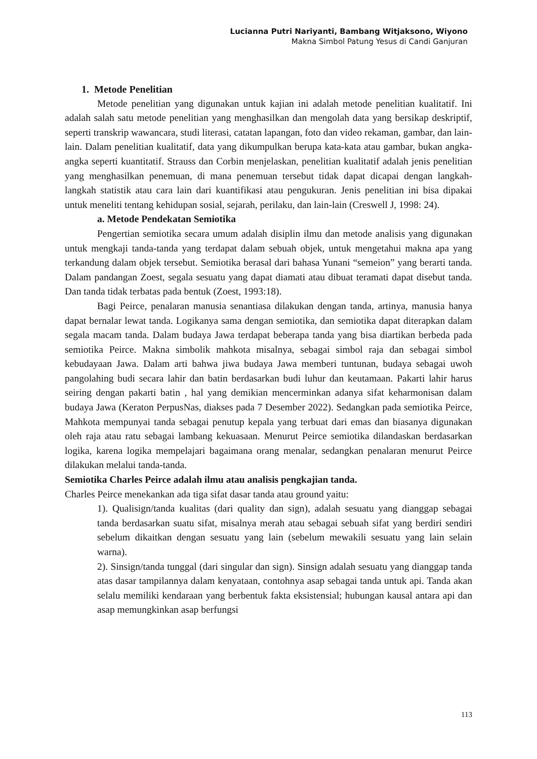Lucianna Putri Nariyanti, Bambang Witjaksono, Wiyono
Makna Simbol Patung Yesus di Candi Ganjuran
1. Metode Penelitian
Metode penelitian yang digunakan untuk kajian ini adalah metode penelitian kualitatif. Ini adalah salah satu metode penelitian yang menghasilkan dan mengolah data yang bersikap deskriptif, seperti transkrip wawancara, studi literasi, catatan lapangan, foto dan video rekaman, gambar, dan lain-lain. Dalam penelitian kualitatif, data yang dikumpulkan berupa kata-kata atau gambar, bukan angka-angka seperti kuantitatif. Strauss dan Corbin menjelaskan, penelitian kualitatif adalah jenis penelitian yang menghasilkan penemuan, di mana penemuan tersebut tidak dapat dicapai dengan langkah-langkah statistik atau cara lain dari kuantifikasi atau pengukuran. Jenis penelitian ini bisa dipakai untuk meneliti tentang kehidupan sosial, sejarah, perilaku, dan lain-lain (Creswell J, 1998: 24).
a. Metode Pendekatan Semiotika
Pengertian semiotika secara umum adalah disiplin ilmu dan metode analisis yang digunakan untuk mengkaji tanda-tanda yang terdapat dalam sebuah objek, untuk mengetahui makna apa yang terkandung dalam objek tersebut. Semiotika berasal dari bahasa Yunani “semeion” yang berarti tanda. Dalam pandangan Zoest, segala sesuatu yang dapat diamati atau dibuat teramati dapat disebut tanda. Dan tanda tidak terbatas pada bentuk (Zoest, 1993:18).
Bagi Peirce, penalaran manusia senantiasa dilakukan dengan tanda, artinya, manusia hanya dapat bernalar lewat tanda. Logikanya sama dengan semiotika, dan semiotika dapat diterapkan dalam segala macam tanda. Dalam budaya Jawa terdapat beberapa tanda yang bisa diartikan berbeda pada semiotika Peirce. Makna simbolik mahkota misalnya, sebagai simbol raja dan sebagai simbol kebudayaan Jawa. Dalam arti bahwa jiwa budaya Jawa memberi tuntunan, budaya sebagai uwoh pangolahing budi secara lahir dan batin berdasarkan budi luhur dan keutamaan. Pakarti lahir harus seiring dengan pakarti batin , hal yang demikian mencerminkan adanya sifat keharmonisan dalam budaya Jawa (Keraton PerpusNas, diakses pada 7 Desember 2022). Sedangkan pada semiotika Peirce, Mahkota mempunyai tanda sebagai penutup kepala yang terbuat dari emas dan biasanya digunakan oleh raja atau ratu sebagai lambang kekuasaan. Menurut Peirce semiotika dilandaskan berdasarkan logika, karena logika mempelajari bagaimana orang menalar, sedangkan penalaran menurut Peirce dilakukan melalui tanda-tanda.
Semiotika Charles Peirce adalah ilmu atau analisis pengkajian tanda.
Charles Peirce menekankan ada tiga sifat dasar tanda atau ground yaitu:
1). Qualisign/tanda kualitas (dari quality dan sign), adalah sesuatu yang dianggap sebagai tanda berdasarkan suatu sifat, misalnya merah atau sebagai sebuah sifat yang berdiri sendiri sebelum dikaitkan dengan sesuatu yang lain (sebelum mewakili sesuatu yang lain selain warna).
2). Sinsign/tanda tunggal (dari singular dan sign). Sinsign adalah sesuatu yang dianggap tanda atas dasar tampilannya dalam kenyataan, contohnya asap sebagai tanda untuk api. Tanda akan selalu memiliki kendaraan yang berbentuk fakta eksistensial; hubungan kausal antara api dan asap memungkinkan asap berfungsi
113